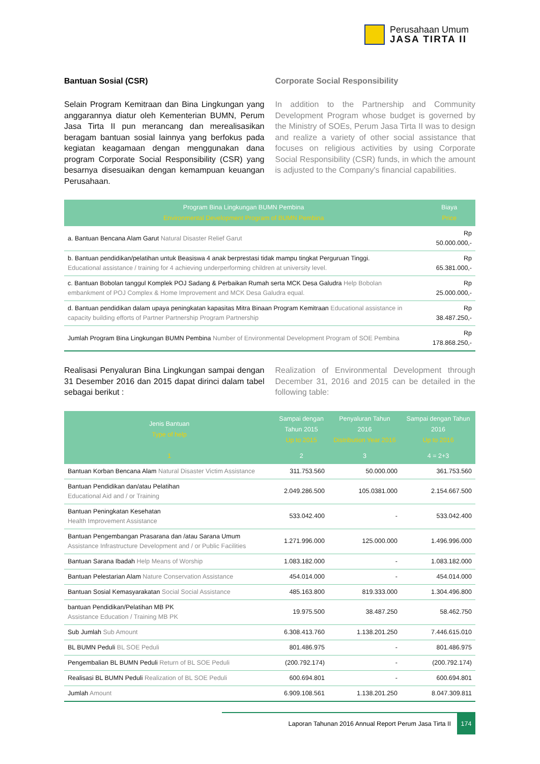Perusahaan Umum
JASA TIRTA II
Bantuan Sosial (CSR)
Selain Program Kemitraan dan Bina Lingkungan yang anggarannya diatur oleh Kementerian BUMN, Perum Jasa Tirta II pun merancang dan merealisasikan beragam bantuan sosial lainnya yang berfokus pada kegiatan keagamaan dengan menggunakan dana program Corporate Social Responsibility (CSR) yang besarnya disesuaikan dengan kemampuan keuangan Perusahaan.
Corporate Social Responsibility
In addition to the Partnership and Community Development Program whose budget is governed by the Ministry of SOEs, Perum Jasa Tirta II was to design and realize a variety of other social assistance that focuses on religious activities by using Corporate Social Responsibility (CSR) funds, in which the amount is adjusted to the Company's financial capabilities.
| Program Bina Lingkungan BUMN Pembina Environmental Development Program of BUMN Pembina | Biaya Price |
| --- | --- |
| a. Bantuan Bencana Alam Garut Natural Disaster Relief Garut | Rp 50.000.000,- |
| b. Bantuan pendidikan/pelatihan untuk Beasiswa 4 anak berprestasi tidak mampu tingkat Perguruan Tinggi. Educational assistance / training for 4 achieving underperforming children at university level. | Rp 65.381.000,- |
| c. Bantuan Bobolan tanggul Komplek POJ Sadang & Perbaikan Rumah serta MCK Desa Galudra Help Bobolan embankment of POJ Complex & Home Improvement and MCK Desa Galudra equal. | Rp 25.000.000,- |
| d. Bantuan pendidikan dalam upaya peningkatan kapasitas Mitra Binaan Program Kemitraan Educational assistance in capacity building efforts of Partner Partnership Program Partnership | Rp 38.487.250,- |
| Jumlah Program Bina Lingkungan BUMN Pembina Number of Environmental Development Program of SOE Pembina | Rp 178.868.250,- |
Realisasi Penyaluran Bina Lingkungan sampai dengan 31 Desember 2016 dan 2015 dapat dirinci dalam tabel sebagai berikut :
Realization of Environmental Development through December 31, 2016 and 2015 can be detailed in the following table:
| Jenis Bantuan Type of help | Sampai dengan Tahun 2015 Up to 2015 | Penyaluran Tahun 2016 Distribution Year 2016 | Sampai dengan Tahun 2016 Up to 2016 |
| --- | --- | --- | --- |
| 1 | 2 | 3 | 4 = 2+3 |
| Bantuan Korban Bencana Alam Natural Disaster Victim Assistance | 311.753.560 | 50.000.000 | 361.753.560 |
| Bantuan Pendidikan dan/atau Pelatihan Educational Aid and / or Training | 2.049.286.500 | 105.0381.000 | 2.154.667.500 |
| Bantuan Peningkatan Kesehatan Health Improvement Assistance | 533.042.400 | - | 533.042.400 |
| Bantuan Pengembangan Prasarana dan /atau Sarana Umum Assistance Infrastructure Development and / or Public Facilities | 1.271.996.000 | 125.000.000 | 1.496.996.000 |
| Bantuan Sarana Ibadah Help Means of Worship | 1.083.182.000 | - | 1.083.182.000 |
| Bantuan Pelestarian Alam Nature Conservation Assistance | 454.014.000 | - | 454.014.000 |
| Bantuan Sosial Kemasyarakatan Social Social Assistance | 485.163.800 | 819.333.000 | 1.304.496.800 |
| bantuan Pendidikan/Pelatihan MB PK Assistance Education / Training MB PK | 19.975.500 | 38.487.250 | 58.462.750 |
| Sub Jumlah Sub Amount | 6.308.413.760 | 1.138.201.250 | 7.446.615.010 |
| BL BUMN Peduli BL SOE Peduli | 801.486.975 | - | 801.486.975 |
| Pengembalian BL BUMN Peduli Return of BL SOE Peduli | (200.792.174) | - | (200.792.174) |
| Realisasi BL BUMN Peduli Realization of BL SOE Peduli | 600.694.801 | - | 600.694.801 |
| Jumlah Amount | 6.909.108.561 | 1.138.201.250 | 8.047.309.811 |
Laporan Tahunan 2016 Annual Report Perum Jasa Tirta II
174